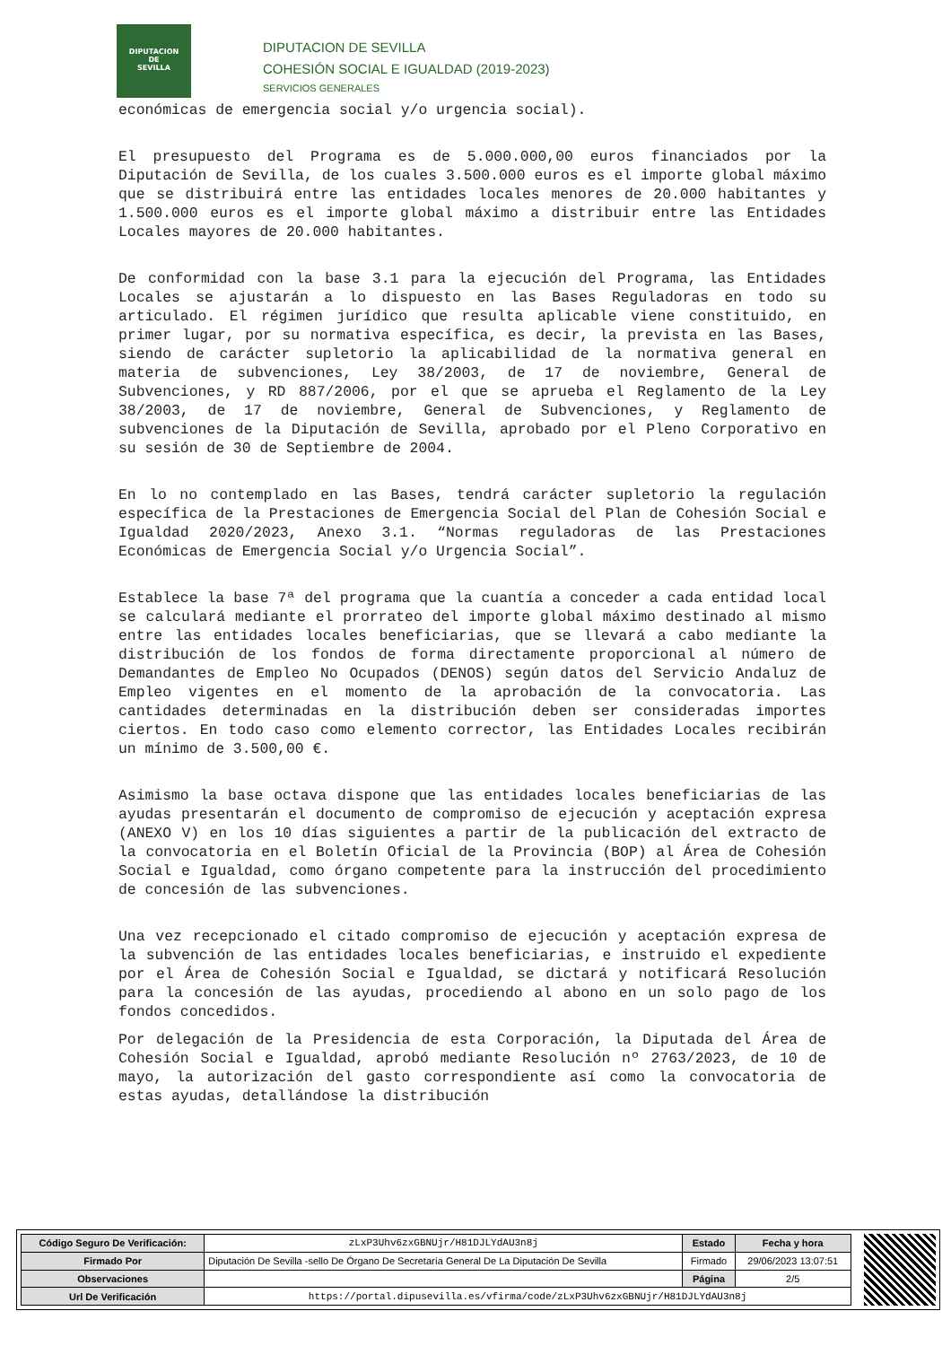DIPUTACION
DE
SEVILLA
DIPUTACION DE SEVILLA
COHESIÓN SOCIAL E IGUALDAD (2019-2023)
SERVICIOS GENERALES
económicas de emergencia social y/o urgencia social).
El presupuesto del Programa es de 5.000.000,00 euros financiados por la Diputación de Sevilla, de los cuales 3.500.000 euros es el importe global máximo que se distribuirá entre las entidades locales menores de 20.000 habitantes y 1.500.000 euros es el importe global máximo a distribuir entre las Entidades Locales mayores de 20.000 habitantes.
De conformidad con la base 3.1 para la ejecución del Programa, las Entidades Locales se ajustarán a lo dispuesto en las Bases Reguladoras en todo su articulado. El régimen jurídico que resulta aplicable viene constituido, en primer lugar, por su normativa específica, es decir, la prevista en las Bases, siendo de carácter supletorio la aplicabilidad de la normativa general en materia de subvenciones, Ley 38/2003, de 17 de noviembre, General de Subvenciones, y RD 887/2006, por el que se aprueba el Reglamento de la Ley 38/2003, de 17 de noviembre, General de Subvenciones, y Reglamento de subvenciones de la Diputación de Sevilla, aprobado por el Pleno Corporativo en su sesión de 30 de Septiembre de 2004.
En lo no contemplado en las Bases, tendrá carácter supletorio la regulación específica de la Prestaciones de Emergencia Social del Plan de Cohesión Social e Igualdad 2020/2023, Anexo 3.1. “Normas reguladoras de las Prestaciones Económicas de Emergencia Social y/o Urgencia Social”.
Establece la base 7ª del programa que la cuantía a conceder a cada entidad local se calculará mediante el prorrateo del importe global máximo destinado al mismo entre las entidades locales beneficiarias, que se llevará a cabo mediante la distribución de los fondos de forma directamente proporcional al número de Demandantes de Empleo No Ocupados (DENOS) según datos del Servicio Andaluz de Empleo vigentes en el momento de la aprobación de la convocatoria. Las cantidades determinadas en la distribución deben ser consideradas importes ciertos. En todo caso como elemento corrector, las Entidades Locales recibirán un mínimo de 3.500,00 €.
Asimismo la base octava dispone que las entidades locales beneficiarias de las ayudas presentarán el documento de compromiso de ejecución y aceptación expresa (ANEXO V) en los 10 días siguientes a partir de la publicación del extracto de la convocatoria en el Boletín Oficial de la Provincia (BOP) al Área de Cohesión Social e Igualdad, como órgano competente para la instrucción del procedimiento de concesión de las subvenciones.
Una vez recepcionado el citado compromiso de ejecución y aceptación expresa de la subvención de las entidades locales beneficiarias, e instruido el expediente por el Área de Cohesión Social e Igualdad, se dictará y notificará Resolución para la concesión de las ayudas, procediendo al abono en un solo pago de los fondos concedidos.
Por delegación de la Presidencia de esta Corporación, la Diputada del Área de Cohesión Social e Igualdad, aprobó mediante Resolución nº 2763/2023, de 10 de mayo, la autorización del gasto correspondiente así como la convocatoria de estas ayudas, detallándose la distribución
| Código Seguro De Verificación: | zLxP3Uhv6zxGBNUjr/H81DJLYdAU3n8j | Estado | Fecha y hora |
| Firmado Por | Diputación De Sevilla -sello De Órgano De Secretaría General De La Diputación De Sevilla | Firmado | 29/06/2023 13:07:51 |
| Observaciones | | Página | 2/5 |
| Url De Verificación | https://portal.dipusevilla.es/vfirma/code/zLxP3Uhv6zxGBNUjr/H81DJLYdAU3n8j | | |